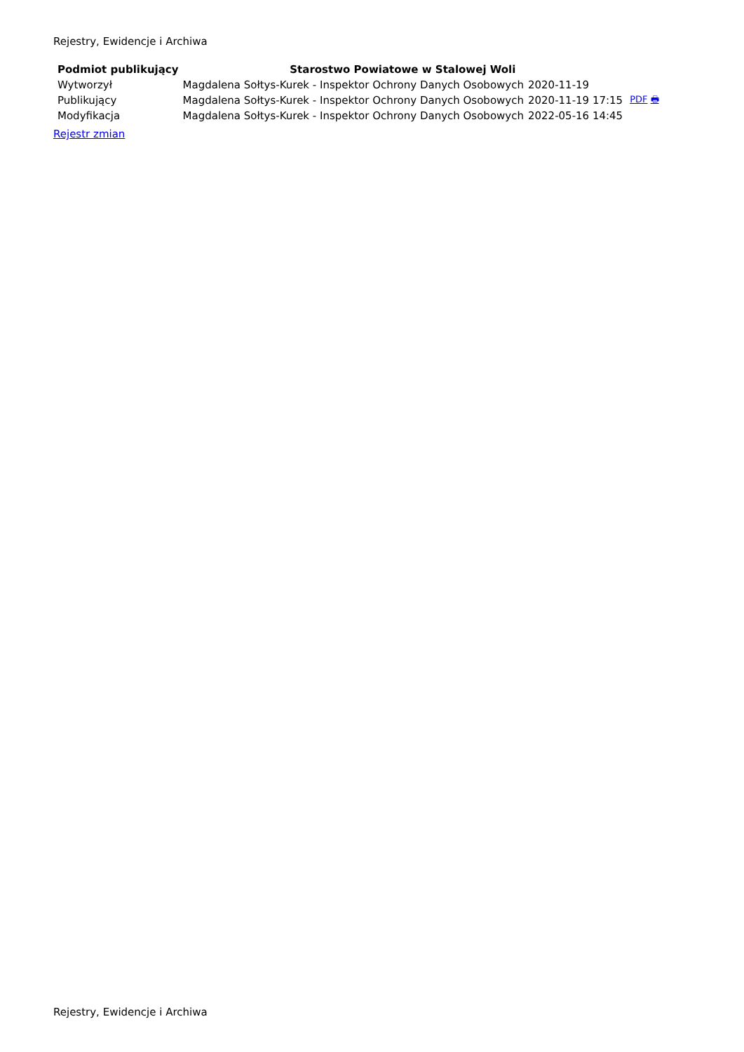Rejestry, Ewidencje i Archiwa
| Podmiot publikujący | Starostwo Powiatowe w Stalowej Woli | | |
| Wytworzył | Magdalena Sołtys-Kurek - Inspektor Ochrony Danych Osobowych | 2020-11-19 | PDF 🖶 |
| Publikujący | Magdalena Sołtys-Kurek - Inspektor Ochrony Danych Osobowych | 2020-11-19 17:15 | |
| Modyfikacja | Magdalena Sołtys-Kurek - Inspektor Ochrony Danych Osobowych | 2022-05-16 14:45 | |
Rejestr zmian
Rejestry, Ewidencje i Archiwa